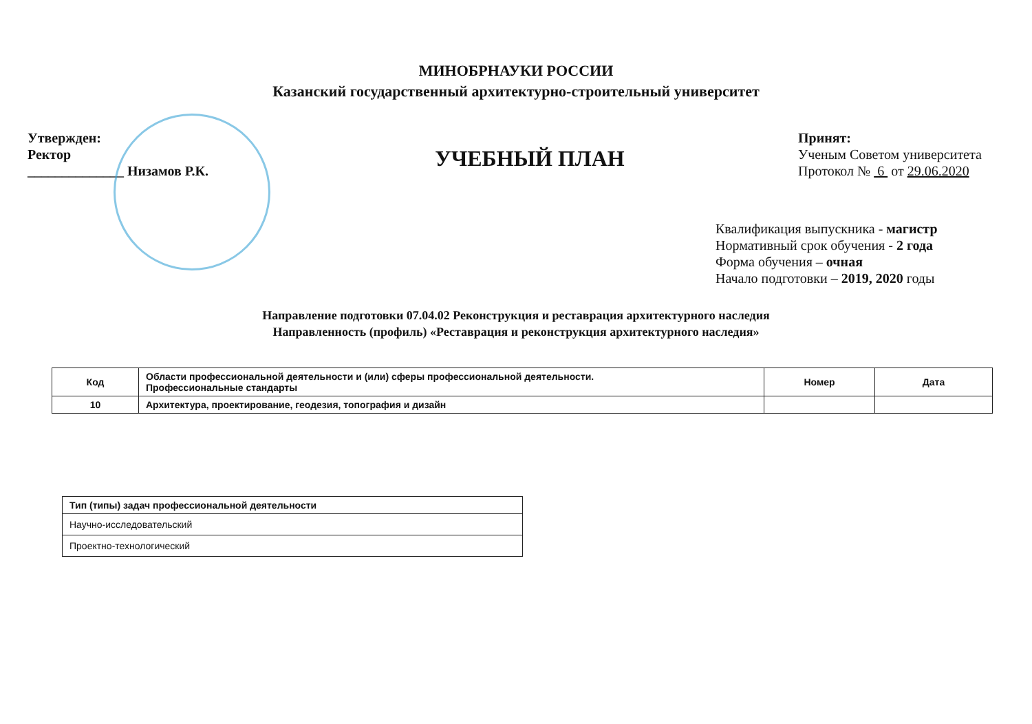МИНОБРНАУКИ РОССИИ
Казанский государственный архитектурно-строительный университет
Утвержден:
Ректор
______________ Низамов Р.К.
УЧЕБНЫЙ ПЛАН
Принят:
Ученым Советом университета
Протокол № 6 от 29.06.2020
Квалификация выпускника - магистр
Нормативный срок обучения - 2 года
Форма обучения – очная
Начало подготовки – 2019, 2020 годы
Направление подготовки 07.04.02 Реконструкция и реставрация архитектурного наследия
Направленность (профиль) «Реставрация и реконструкция архитектурного наследия»
| Код | Области профессиональной деятельности и (или) сферы профессиональной деятельности. Профессиональные стандарты | Номер | Дата |
| --- | --- | --- | --- |
| 10 | Архитектура, проектирование, геодезия, топография и дизайн | | |
| Тип (типы) задач профессиональной деятельности |
| --- |
| Научно-исследовательский |
| Проектно-технологический |